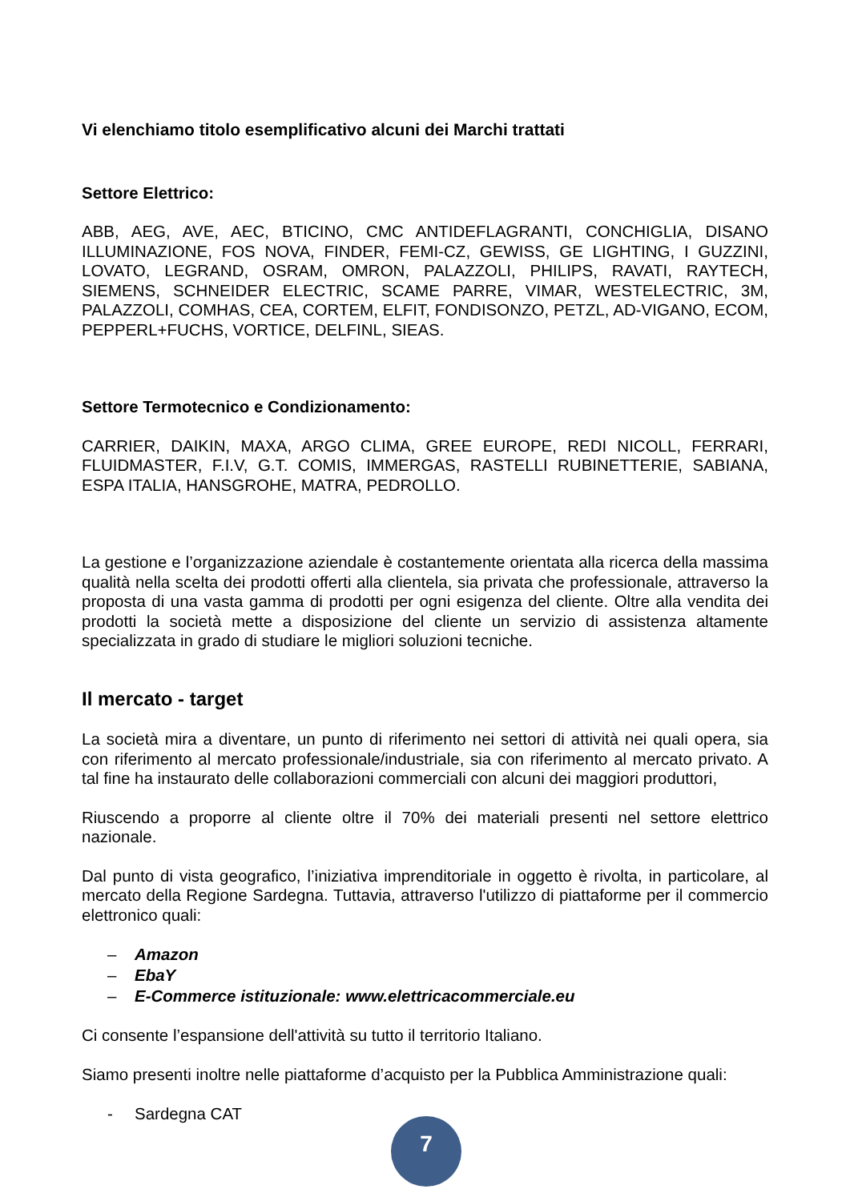Vi elenchiamo titolo esemplificativo alcuni dei Marchi trattati
Settore Elettrico:
ABB, AEG, AVE, AEC, BTICINO, CMC ANTIDEFLAGRANTI, CONCHIGLIA, DISANO ILLUMINAZIONE, FOS NOVA, FINDER, FEMI-CZ, GEWISS, GE LIGHTING, I GUZZINI, LOVATO, LEGRAND, OSRAM, OMRON, PALAZZOLI, PHILIPS, RAVATI, RAYTECH, SIEMENS, SCHNEIDER ELECTRIC, SCAME PARRE, VIMAR, WESTELECTRIC, 3M, PALAZZOLI, COMHAS, CEA, CORTEM, ELFIT, FONDISONZO, PETZL, AD-VIGANO, ECOM, PEPPERL+FUCHS, VORTICE, DELFINL, SIEAS.
Settore Termotecnico e Condizionamento:
CARRIER, DAIKIN, MAXA, ARGO CLIMA, GREE EUROPE, REDI NICOLL, FERRARI, FLUIDMASTER, F.I.V, G.T. COMIS, IMMERGAS, RASTELLI RUBINETTERIE, SABIANA, ESPA ITALIA, HANSGROHE, MATRA, PEDROLLO.
La gestione e l’organizzazione aziendale è costantemente orientata alla ricerca della massima qualità nella scelta dei prodotti offerti alla clientela, sia privata che professionale, attraverso la proposta di una vasta gamma di prodotti per ogni esigenza del cliente. Oltre alla vendita dei prodotti la società mette a disposizione del cliente un servizio di assistenza altamente specializzata in grado di studiare le migliori soluzioni tecniche.
Il mercato - target
La società mira a diventare, un punto di riferimento nei settori di attività nei quali opera, sia con riferimento al mercato professionale/industriale, sia con riferimento al mercato privato. A tal fine ha instaurato delle collaborazioni commerciali con alcuni dei maggiori produttori,
Riuscendo a proporre al cliente oltre il 70% dei materiali presenti nel settore elettrico nazionale.
Dal punto di vista geografico, l’iniziativa imprenditoriale in oggetto è rivolta, in particolare, al mercato della Regione Sardegna. Tuttavia, attraverso l'utilizzo di piattaforme per il commercio elettronico quali:
– Amazon
– EbaY
– E-Commerce istituzionale: www.elettricacommerciale.eu
Ci consente l’espansione dell'attività su tutto il territorio Italiano.
Siamo presenti inoltre nelle piattaforme d’acquisto per la Pubblica Amministrazione quali:
- Sardegna CAT
7